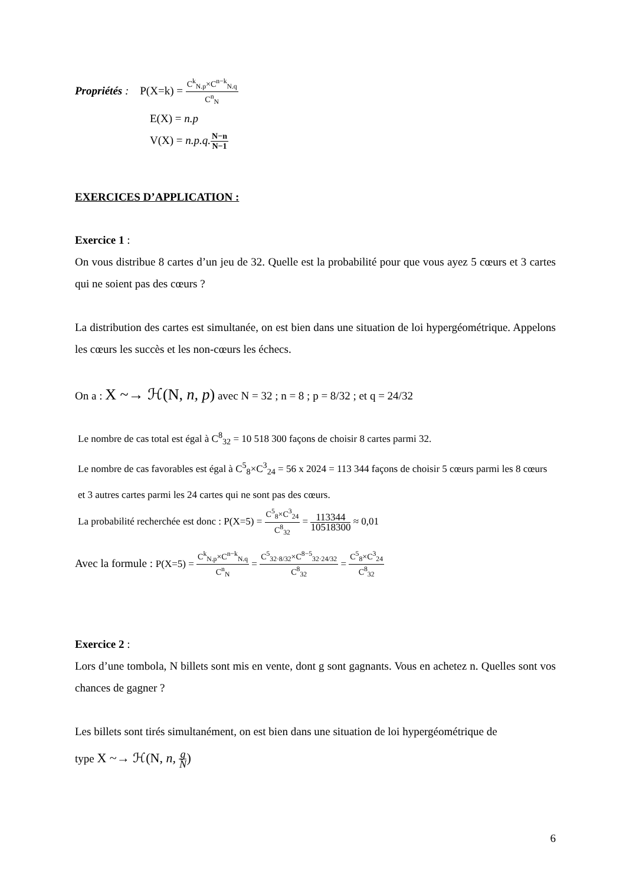Propriétés : P(X=k) = C<sup>k</sup><sub>N.p</sub>×C<sup>n−k</sup><sub>N.q</sub> C<sup>n</sup><sub>N</sub>
E(X) = n.p
V(X) = n.p.q. N−n N−1
EXERCICES D’APPLICATION :
Exercice 1 :
On vous distribue 8 cartes d’un jeu de 32. Quelle est la probabilité pour que vous ayez 5 cœurs et 3 cartes qui ne soient pas des cœurs ?
La distribution des cartes est simultanée, on est bien dans une situation de loi hypergéométrique. Appelons les cœurs les succès et les non-cœurs les échecs.
On a : X ~→ ℋ(N, n, p) avec N = 32 ; n = 8 ; p = 8/32 ; et q = 24/32
Le nombre de cas total est égal à C<sup>8</sup><sub>32</sub> = 10 518 300 façons de choisir 8 cartes parmi 32.
Le nombre de cas favorables est égal à C<sup>5</sup><sub>8</sub>×C<sup>3</sup><sub>24</sub> = 56 x 2024 = 113 344 façons de choisir 5 cœurs parmi les 8 cœurs et 3 autres cartes parmi les 24 cartes qui ne sont pas des cœurs.
La probabilité recherchée est donc : P(X=5) = C<sup>5</sup><sub>8</sub>×C<sup>3</sup><sub>24</sub> C<sup>8</sup><sub>32</sub> = 113344 10518300 ≈ 0,01
Avec la formule : P(X=5) = C<sup>k</sup><sub>N.p</sub>×C<sup>n−k</sup><sub>N.q</sub> C<sup>n</sup><sub>N</sub> = C<sup>5</sup><sub>32·8/32</sub>×C<sup>8−5</sup><sub>32·24/32</sub> C<sup>8</sup><sub>32</sub> = C<sup>5</sup><sub>8</sub>×C<sup>3</sup><sub>24</sub> C<sup>8</sup><sub>32</sub>
Exercice 2 :
Lors d’une tombola, N billets sont mis en vente, dont g sont gagnants. Vous en achetez n. Quelles sont vos chances de gagner ?
Les billets sont tirés simultanément, on est bien dans une situation de loi hypergéométrique de
type X ~→ ℋ(N, n, g N)
6